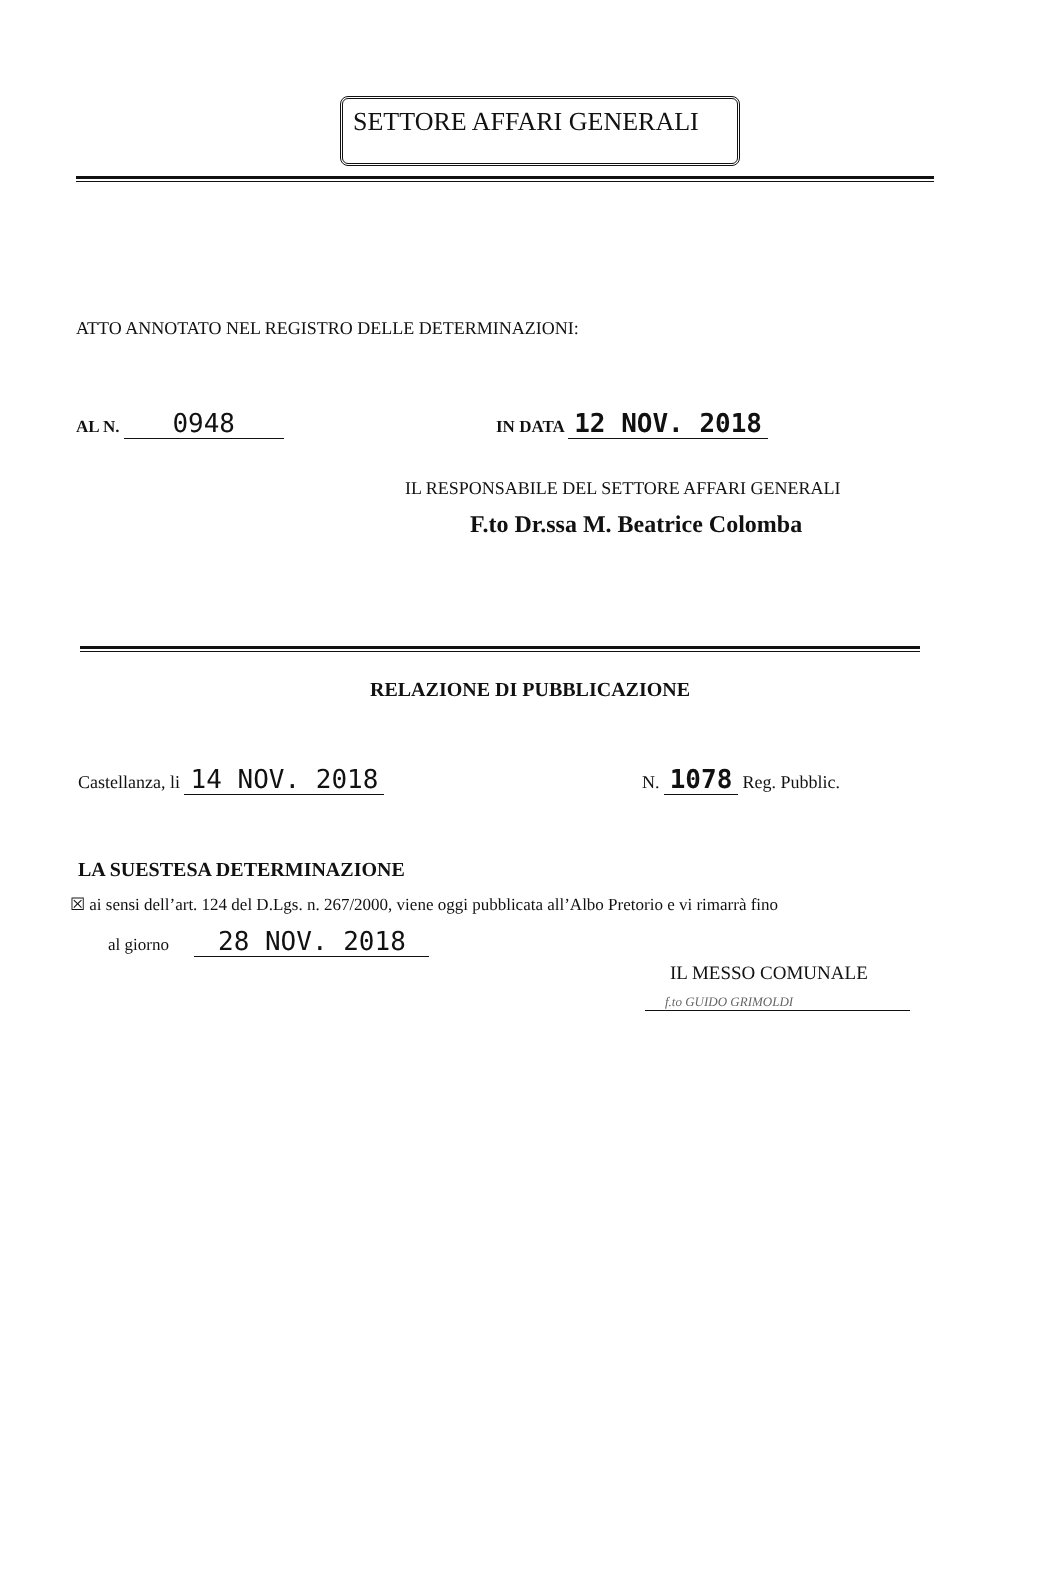SETTORE AFFARI GENERALI
ATTO ANNOTATO NEL REGISTRO DELLE DETERMINAZIONI:
AL N. 0948 IN DATA 12 NOV. 2018
IL RESPONSABILE DEL SETTORE AFFARI GENERALI
F.to Dr.ssa M. Beatrice Colomba
RELAZIONE DI PUBBLICAZIONE
Castellanza, li 14 NOV. 2018 N. 1078 Reg. Pubblic.
LA SUESTESA DETERMINAZIONE
☒ ai sensi dell’art. 124 del D.Lgs. n. 267/2000, viene oggi pubblicata all’Albo Pretorio e vi rimarrà fino
al giorno 28 NOV. 2018
IL MESSO COMUNALE
f.to GUIDO GRIMOLDI